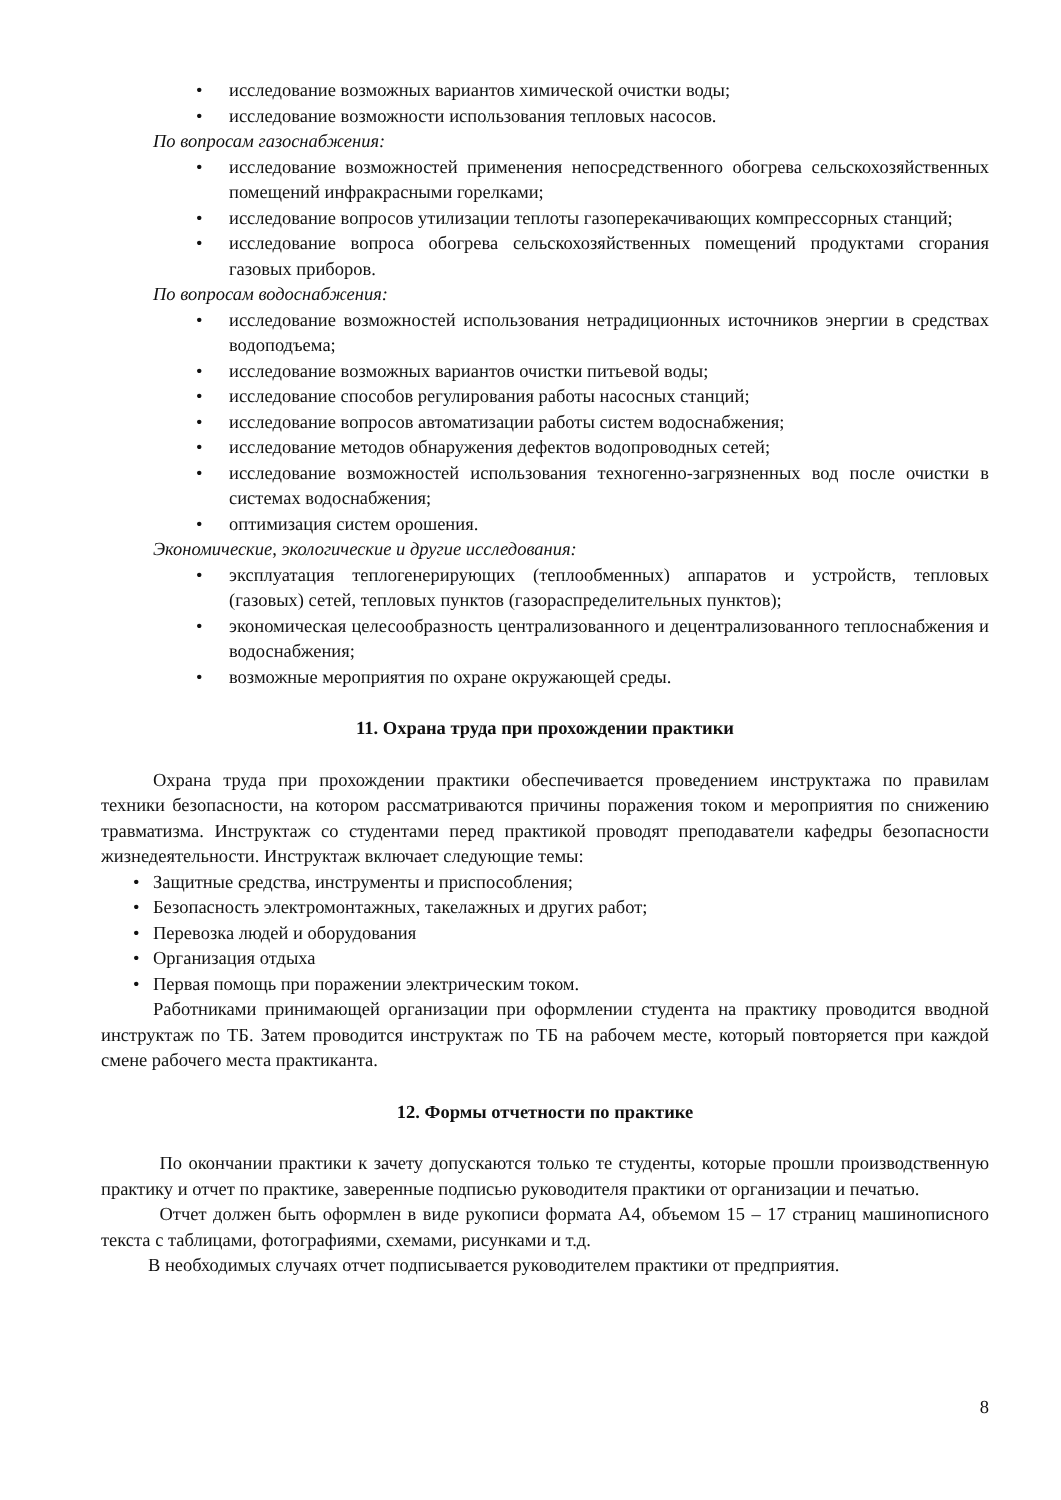• исследование возможных вариантов химической очистки воды;
• исследование возможности использования тепловых насосов.
По вопросам газоснабжения:
• исследование возможностей применения непосредственного обогрева сельскохозяйственных помещений инфракрасными горелками;
• исследование вопросов утилизации теплоты газоперекачивающих компрессорных станций;
• исследование вопроса обогрева сельскохозяйственных помещений продуктами сгорания газовых приборов.
По вопросам водоснабжения:
• исследование возможностей использования нетрадиционных источников энергии в средствах водоподъема;
• исследование возможных вариантов очистки питьевой воды;
• исследование способов регулирования работы насосных станций;
• исследование вопросов автоматизации работы систем водоснабжения;
• исследование методов обнаружения дефектов водопроводных сетей;
• исследование возможностей использования техногенно-загрязненных вод после очистки в системах водоснабжения;
• оптимизация систем орошения.
Экономические, экологические и другие исследования:
• эксплуатация теплогенерирующих (теплообменных) аппаратов и устройств, тепловых (газовых) сетей, тепловых пунктов (газораспределительных пунктов);
• экономическая целесообразность централизованного и децентрализованного теплоснабжения и водоснабжения;
• возможные мероприятия по охране окружающей среды.
11. Охрана труда при прохождении практики
Охрана труда при прохождении практики обеспечивается проведением инструктажа по правилам техники безопасности, на котором рассматриваются причины поражения током и мероприятия по снижению травматизма. Инструктаж со студентами перед практикой проводят преподаватели кафедры безопасности жизнедеятельности. Инструктаж включает следующие темы:
• Защитные средства, инструменты и приспособления;
• Безопасность электромонтажных, такелажных и других работ;
• Перевозка людей и оборудования
• Организация отдыха
• Первая помощь при поражении электрическим током.
Работниками принимающей организации при оформлении студента на практику проводится вводной инструктаж по ТБ. Затем проводится инструктаж по ТБ на рабочем месте, который повторяется при каждой смене рабочего места практиканта.
12. Формы отчетности по практике
По окончании практики к зачету допускаются только те студенты, которые прошли производственную практику и отчет по практике, заверенные подписью руководителя практики от организации и печатью.
Отчет должен быть оформлен в виде рукописи формата А4, объемом 15 – 17 страниц машинописного текста с таблицами, фотографиями, схемами, рисунками и т.д.
В необходимых случаях отчет подписывается руководителем практики от предприятия.
8